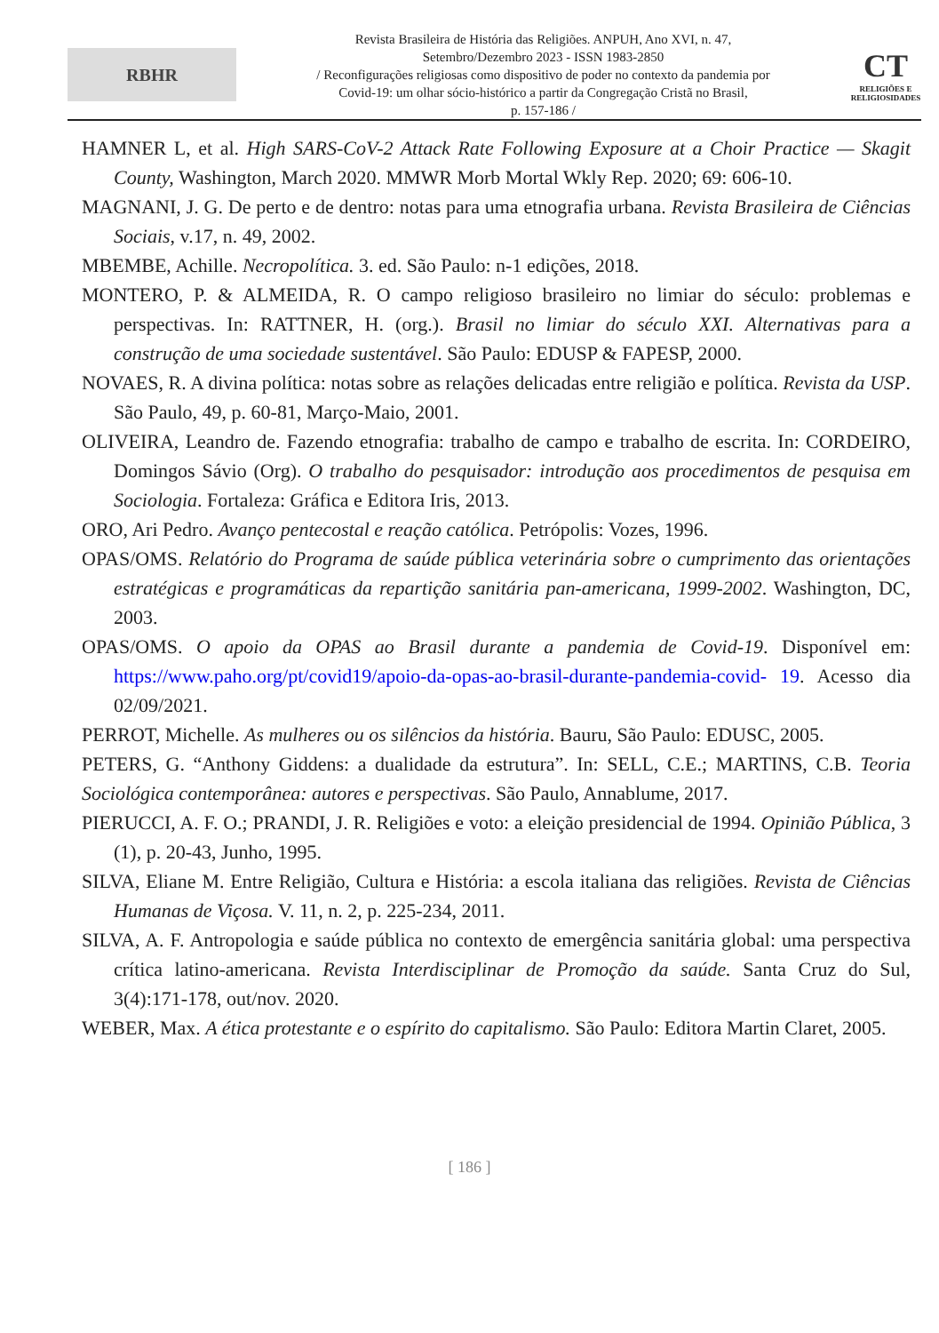RBHR
Revista Brasileira de História das Religiões. ANPUH, Ano XVI, n. 47,
Setembro/Dezembro 2023 - ISSN 1983-2850
/ Reconfigurações religiosas como dispositivo de poder no contexto da pandemia por
Covid-19: um olhar sócio-histórico a partir da Congregação Cristã no Brasil,
p. 157-186 /
CT
RELIGIÕES E RELIGIOSIDADES
HAMNER L, et al. High SARS-CoV-2 Attack Rate Following Exposure at a Choir Practice — Skagit County, Washington, March 2020. MMWR Morb Mortal Wkly Rep. 2020; 69: 606-10.
MAGNANI, J. G. De perto e de dentro: notas para uma etnografia urbana. Revista Brasileira de Ciências Sociais, v.17, n. 49, 2002.
MBEMBE, Achille. Necropolítica. 3. ed. São Paulo: n-1 edições, 2018.
MONTERO, P. & ALMEIDA, R. O campo religioso brasileiro no limiar do século: problemas e perspectivas. In: RATTNER, H. (org.). Brasil no limiar do século XXI. Alternativas para a construção de uma sociedade sustentável. São Paulo: EDUSP & FAPESP, 2000.
NOVAES, R. A divina política: notas sobre as relações delicadas entre religião e política. Revista da USP. São Paulo, 49, p. 60-81, Março-Maio, 2001.
OLIVEIRA, Leandro de. Fazendo etnografia: trabalho de campo e trabalho de escrita. In: CORDEIRO, Domingos Sávio (Org). O trabalho do pesquisador: introdução aos procedimentos de pesquisa em Sociologia. Fortaleza: Gráfica e Editora Iris, 2013.
ORO, Ari Pedro. Avanço pentecostal e reação católica. Petrópolis: Vozes, 1996.
OPAS/OMS. Relatório do Programa de saúde pública veterinária sobre o cumprimento das orientações estratégicas e programáticas da repartição sanitária pan-americana, 1999-2002. Washington, DC, 2003.
OPAS/OMS. O apoio da OPAS ao Brasil durante a pandemia de Covid-19. Disponível em: https://www.paho.org/pt/covid19/apoio-da-opas-ao-brasil-durante-pandemia-covid- 19. Acesso dia 02/09/2021.
PERROT, Michelle. As mulheres ou os silêncios da história. Bauru, São Paulo: EDUSC, 2005.
PETERS, G. “Anthony Giddens: a dualidade da estrutura”. In: SELL, C.E.; MARTINS, C.B. Teoria Sociológica contemporânea: autores e perspectivas. São Paulo, Annablume, 2017.
PIERUCCI, A. F. O.; PRANDI, J. R. Religiões e voto: a eleição presidencial de 1994. Opinião Pública, 3 (1), p. 20-43, Junho, 1995.
SILVA, Eliane M. Entre Religião, Cultura e História: a escola italiana das religiões. Revista de Ciências Humanas de Viçosa. V. 11, n. 2, p. 225-234, 2011.
SILVA, A. F. Antropologia e saúde pública no contexto de emergência sanitária global: uma perspectiva crítica latino-americana. Revista Interdisciplinar de Promoção da saúde. Santa Cruz do Sul, 3(4):171-178, out/nov. 2020.
WEBER, Max. A ética protestante e o espírito do capitalismo. São Paulo: Editora Martin Claret, 2005.
[ 186 ]